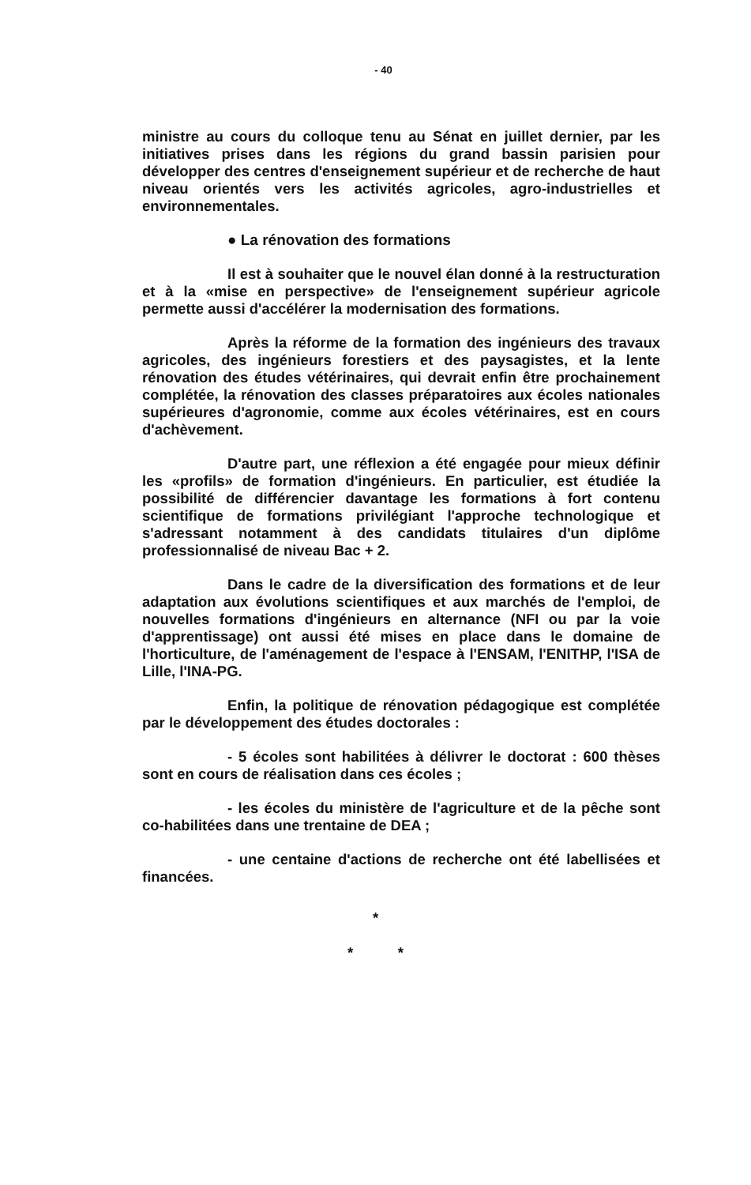- 40
ministre au cours du colloque tenu au Sénat en juillet dernier, par les initiatives prises dans les régions du grand bassin parisien pour développer des centres d'enseignement supérieur et de recherche de haut niveau orientés vers les activités agricoles, agro-industrielles et environnementales.
● La rénovation des formations
Il est à souhaiter que le nouvel élan donné à la restructuration et à la «mise en perspective» de l'enseignement supérieur agricole permette aussi d'accélérer la modernisation des formations.
Après la réforme de la formation des ingénieurs des travaux agricoles, des ingénieurs forestiers et des paysagistes, et la lente rénovation des études vétérinaires, qui devrait enfin être prochainement complétée, la rénovation des classes préparatoires aux écoles nationales supérieures d'agronomie, comme aux écoles vétérinaires, est en cours d'achèvement.
D'autre part, une réflexion a été engagée pour mieux définir les «profils» de formation d'ingénieurs. En particulier, est étudiée la possibilité de différencier davantage les formations à fort contenu scientifique de formations privilégiant l'approche technologique et s'adressant notamment à des candidats titulaires d'un diplôme professionnalisé de niveau Bac + 2.
Dans le cadre de la diversification des formations et de leur adaptation aux évolutions scientifiques et aux marchés de l'emploi, de nouvelles formations d'ingénieurs en alternance (NFI ou par la voie d'apprentissage) ont aussi été mises en place dans le domaine de l'horticulture, de l'aménagement de l'espace à l'ENSAM, l'ENITHP, l'ISA de Lille, l'INA-PG.
Enfin, la politique de rénovation pédagogique est complétée par le développement des études doctorales :
- 5 écoles sont habilitées à délivrer le doctorat : 600 thèses sont en cours de réalisation dans ces écoles ;
- les écoles du ministère de l'agriculture et de la pêche sont co-habilitées dans une trentaine de DEA ;
- une centaine d'actions de recherche ont été labellisées et financées.
*
* *